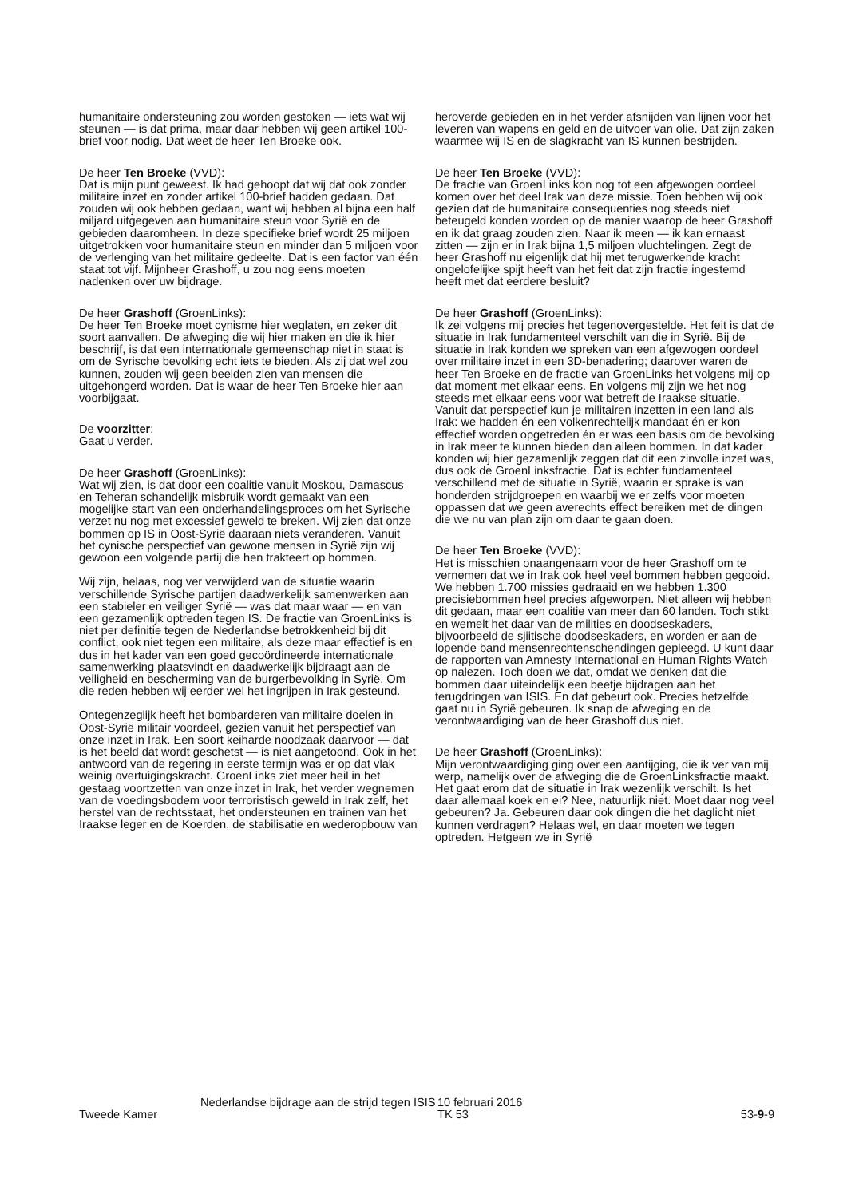humanitaire ondersteuning zou worden gestoken — iets wat wij steunen — is dat prima, maar daar hebben wij geen artikel 100-brief voor nodig. Dat weet de heer Ten Broeke ook.
De heer Ten Broeke (VVD):
Dat is mijn punt geweest. Ik had gehoopt dat wij dat ook zonder militaire inzet en zonder artikel 100-brief hadden gedaan. Dat zouden wij ook hebben gedaan, want wij hebben al bijna een half miljard uitgegeven aan humanitaire steun voor Syrië en de gebieden daaromheen. In deze specifieke brief wordt 25 miljoen uitgetrokken voor humanitaire steun en minder dan 5 miljoen voor de verlenging van het militaire gedeelte. Dat is een factor van één staat tot vijf. Mijnheer Grashoff, u zou nog eens moeten nadenken over uw bijdrage.
De heer Grashoff (GroenLinks):
De heer Ten Broeke moet cynisme hier weglaten, en zeker dit soort aanvallen. De afweging die wij hier maken en die ik hier beschrijf, is dat een internationale gemeenschap niet in staat is om de Syrische bevolking echt iets te bieden. Als zij dat wel zou kunnen, zouden wij geen beelden zien van mensen die uitgehongerd worden. Dat is waar de heer Ten Broeke hier aan voorbijgaat.
De voorzitter:
Gaat u verder.
De heer Grashoff (GroenLinks):
Wat wij zien, is dat door een coalitie vanuit Moskou, Damascus en Teheran schandelijk misbruik wordt gemaakt van een mogelijke start van een onderhandelingsproces om het Syrische verzet nu nog met excessief geweld te breken. Wij zien dat onze bommen op IS in Oost-Syrië daaraan niets veranderen. Vanuit het cynische perspectief van gewone mensen in Syrië zijn wij gewoon een volgende partij die hen trakteert op bommen.
Wij zijn, helaas, nog ver verwijderd van de situatie waarin verschillende Syrische partijen daadwerkelijk samenwerken aan een stabieler en veiliger Syrië — was dat maar waar — en van een gezamenlijk optreden tegen IS. De fractie van GroenLinks is niet per definitie tegen de Nederlandse betrokkenheid bij dit conflict, ook niet tegen een militaire, als deze maar effectief is en dus in het kader van een goed gecoördineerde internationale samenwerking plaatsvindt en daadwerkelijk bijdraagt aan de veiligheid en bescherming van de burgerbevolking in Syrië. Om die reden hebben wij eerder wel het ingrijpen in Irak gesteund.
Ontegenzeglijk heeft het bombarderen van militaire doelen in Oost-Syrië militair voordeel, gezien vanuit het perspectief van onze inzet in Irak. Een soort keiharde noodzaak daarvoor — dat is het beeld dat wordt geschetst — is niet aangetoond. Ook in het antwoord van de regering in eerste termijn was er op dat vlak weinig overtuigingskracht. GroenLinks ziet meer heil in het gestaag voortzetten van onze inzet in Irak, het verder wegnemen van de voedingsbodem voor terroristisch geweld in Irak zelf, het herstel van de rechtsstaat, het ondersteunen en trainen van het Iraakse leger en de Koerden, de stabilisatie en wederopbouw van
heroverde gebieden en in het verder afsnijden van lijnen voor het leveren van wapens en geld en de uitvoer van olie. Dat zijn zaken waarmee wij IS en de slagkracht van IS kunnen bestrijden.
De heer Ten Broeke (VVD):
De fractie van GroenLinks kon nog tot een afgewogen oordeel komen over het deel Irak van deze missie. Toen hebben wij ook gezien dat de humanitaire consequenties nog steeds niet beteugeld konden worden op de manier waarop de heer Grashoff en ik dat graag zouden zien. Naar ik meen — ik kan ernaast zitten — zijn er in Irak bijna 1,5 miljoen vluchtelingen. Zegt de heer Grashoff nu eigenlijk dat hij met terugwerkende kracht ongelofelijke spijt heeft van het feit dat zijn fractie ingestemd heeft met dat eerdere besluit?
De heer Grashoff (GroenLinks):
Ik zei volgens mij precies het tegenovergestelde. Het feit is dat de situatie in Irak fundamenteel verschilt van die in Syrië. Bij de situatie in Irak konden we spreken van een afgewogen oordeel over militaire inzet in een 3D-benadering; daarover waren de heer Ten Broeke en de fractie van GroenLinks het volgens mij op dat moment met elkaar eens. En volgens mij zijn we het nog steeds met elkaar eens voor wat betreft de Iraakse situatie. Vanuit dat perspectief kun je militairen inzetten in een land als Irak: we hadden én een volkenrechtelijk mandaat én er kon effectief worden opgetreden én er was een basis om de bevolking in Irak meer te kunnen bieden dan alleen bommen. In dat kader konden wij hier gezamenlijk zeggen dat dit een zinvolle inzet was, dus ook de GroenLinksfractie. Dat is echter fundamenteel verschillend met de situatie in Syrië, waarin er sprake is van honderden strijdgroepen en waarbij we er zelfs voor moeten oppassen dat we geen averechts effect bereiken met de dingen die we nu van plan zijn om daar te gaan doen.
De heer Ten Broeke (VVD):
Het is misschien onaangenaam voor de heer Grashoff om te vernemen dat we in Irak ook heel veel bommen hebben gegooid. We hebben 1.700 missies gedraaid en we hebben 1.300 precisiebommen heel precies afgeworpen. Niet alleen wij hebben dit gedaan, maar een coalitie van meer dan 60 landen. Toch stikt en wemelt het daar van de milities en doodseskaders, bijvoorbeeld de sjiitische doodseskaders, en worden er aan de lopende band mensenrechtenschendingen gepleegd. U kunt daar de rapporten van Amnesty International en Human Rights Watch op nalezen. Toch doen we dat, omdat we denken dat die bommen daar uiteindelijk een beetje bijdragen aan het terugdringen van ISIS. En dat gebeurt ook. Precies hetzelfde gaat nu in Syrië gebeuren. Ik snap de afweging en de verontwaardiging van de heer Grashoff dus niet.
De heer Grashoff (GroenLinks):
Mijn verontwaardiging ging over een aantijging, die ik ver van mij werp, namelijk over de afweging die de GroenLinksfractie maakt. Het gaat erom dat de situatie in Irak wezenlijk verschilt. Is het daar allemaal koek en ei? Nee, natuurlijk niet. Moet daar nog veel gebeuren? Ja. Gebeuren daar ook dingen die het daglicht niet kunnen verdragen? Helaas wel, en daar moeten we tegen optreden. Hetgeen we in Syrië
Tweede Kamer
Nederlandse bijdrage aan de strijd tegen ISIS
10 februari 2016
TK 53
53-9-9